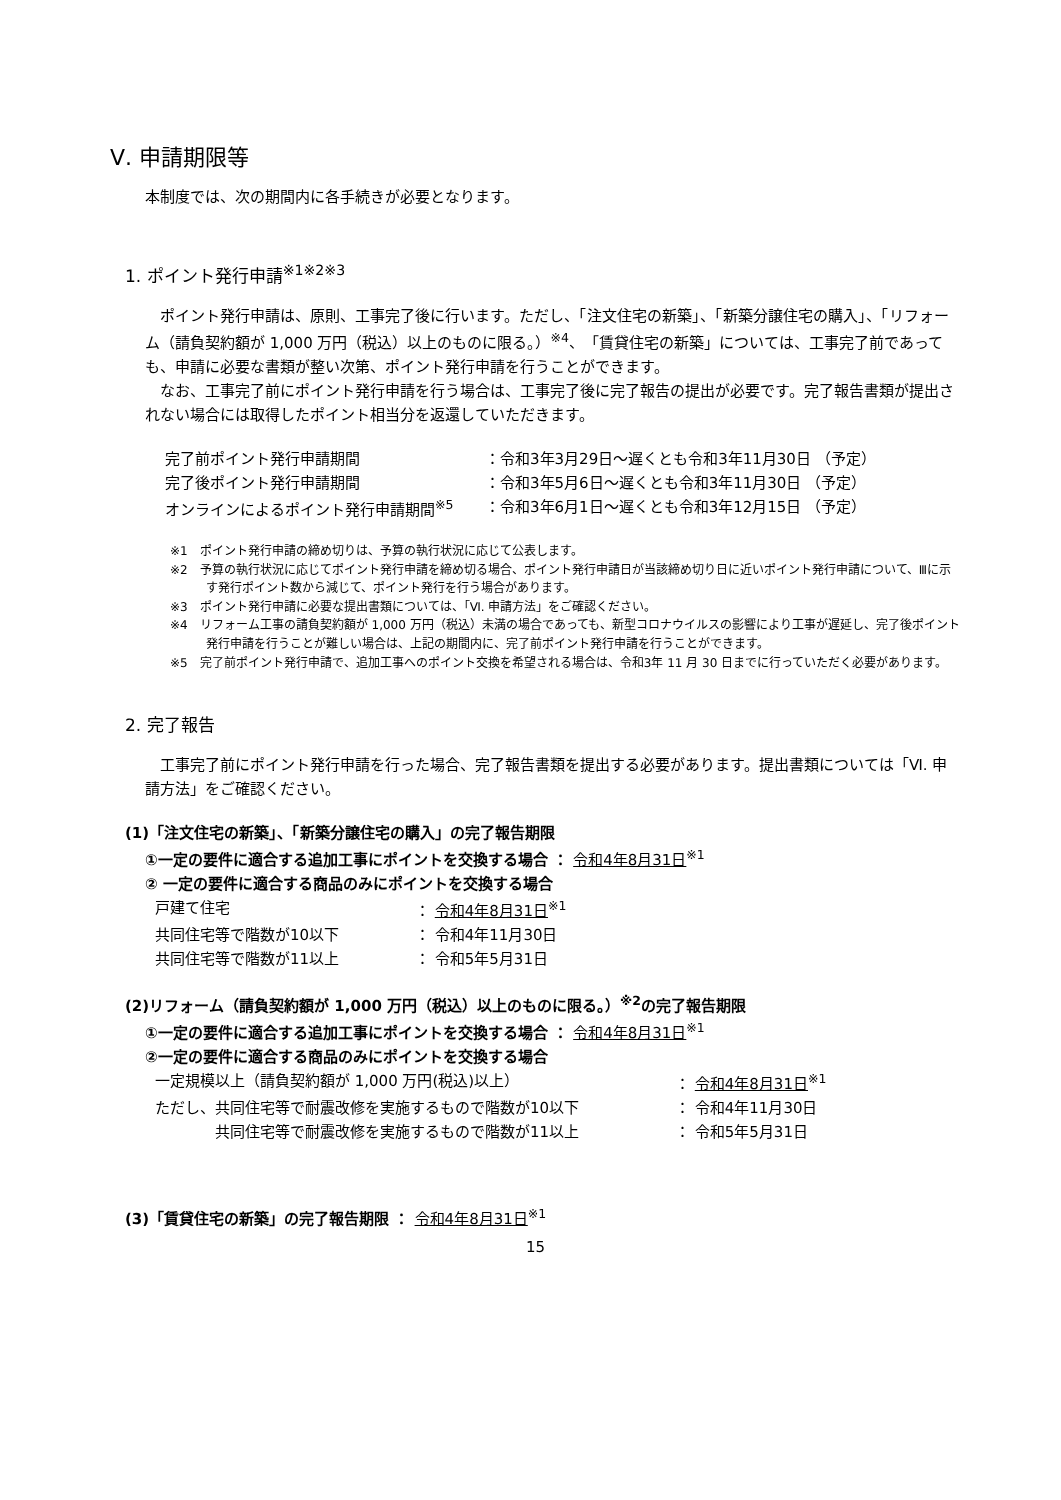Ⅴ. 申請期限等
本制度では、次の期間内に各手続きが必要となります。
1. ポイント発行申請<sup>※1※2※3</sup>
ポイント発行申請は、原則、工事完了後に行います。ただし、「注文住宅の新築」、「新築分譲住宅の購入」、「リフォーム（請負契約額が 1,000 万円（税込）以上のものに限る。）<sup>※4</sup>、「賃貸住宅の新築」については、工事完了前であっても、申請に必要な書類が整い次第、ポイント発行申請を行うことができます。
なお、工事完了前にポイント発行申請を行う場合は、工事完了後に完了報告の提出が必要です。完了報告書類が提出されない場合には取得したポイント相当分を返還していただきます。
完了前ポイント発行申請期間 ：令和3年3月29日～遅くとも令和3年11月30日 （予定）
完了後ポイント発行申請期間 ：令和3年5月6日～遅くとも令和3年11月30日 （予定）
オンラインによるポイント発行申請期間<sup>※5</sup> ：令和3年6月1日～遅くとも令和3年12月15日 （予定）
※1　ポイント発行申請の締め切りは、予算の執行状況に応じて公表します。
※2　予算の執行状況に応じてポイント発行申請を締め切る場合、ポイント発行申請日が当該締め切り日に近いポイント発行申請について、Ⅲに示す発行ポイント数から減じて、ポイント発行を行う場合があります。
※3　ポイント発行申請に必要な提出書類については、「Ⅵ. 申請方法」をご確認ください。
※4　リフォーム工事の請負契約額が 1,000 万円（税込）未満の場合であっても、新型コロナウイルスの影響により工事が遅延し、完了後ポイント発行申請を行うことが難しい場合は、上記の期間内に、完了前ポイント発行申請を行うことができます。
※5　完了前ポイント発行申請で、追加工事へのポイント交換を希望される場合は、令和3年 11 月 30 日までに行っていただく必要があります。
2. 完了報告
工事完了前にポイント発行申請を行った場合、完了報告書類を提出する必要があります。提出書類については「Ⅵ. 申請方法」をご確認ください。
(1)「注文住宅の新築」、「新築分譲住宅の購入」の完了報告期限
①一定の要件に適合する追加工事にポイントを交換する場合 ： 令和4年8月31日<sup>※1</sup>
② 一定の要件に適合する商品のみにポイントを交換する場合
戸建て住宅 ： 令和4年8月31日<sup>※1</sup>
共同住宅等で階数が10以下 ： 令和4年11月30日
共同住宅等で階数が11以上 ： 令和5年5月31日
(2)リフォーム（請負契約額が 1,000 万円（税込）以上のものに限る。）<sup>※2</sup>の完了報告期限
①一定の要件に適合する追加工事にポイントを交換する場合 ： 令和4年8月31日<sup>※1</sup>
②一定の要件に適合する商品のみにポイントを交換する場合
一定規模以上（請負契約額が 1,000 万円(税込)以上） ： 令和4年8月31日<sup>※1</sup>
ただし、共同住宅等で耐震改修を実施するもので階数が10以下 ： 令和4年11月30日
共同住宅等で耐震改修を実施するもので階数が11以上 ： 令和5年5月31日
(3)「賃貸住宅の新築」の完了報告期限 ： 令和4年8月31日<sup>※1</sup>
15